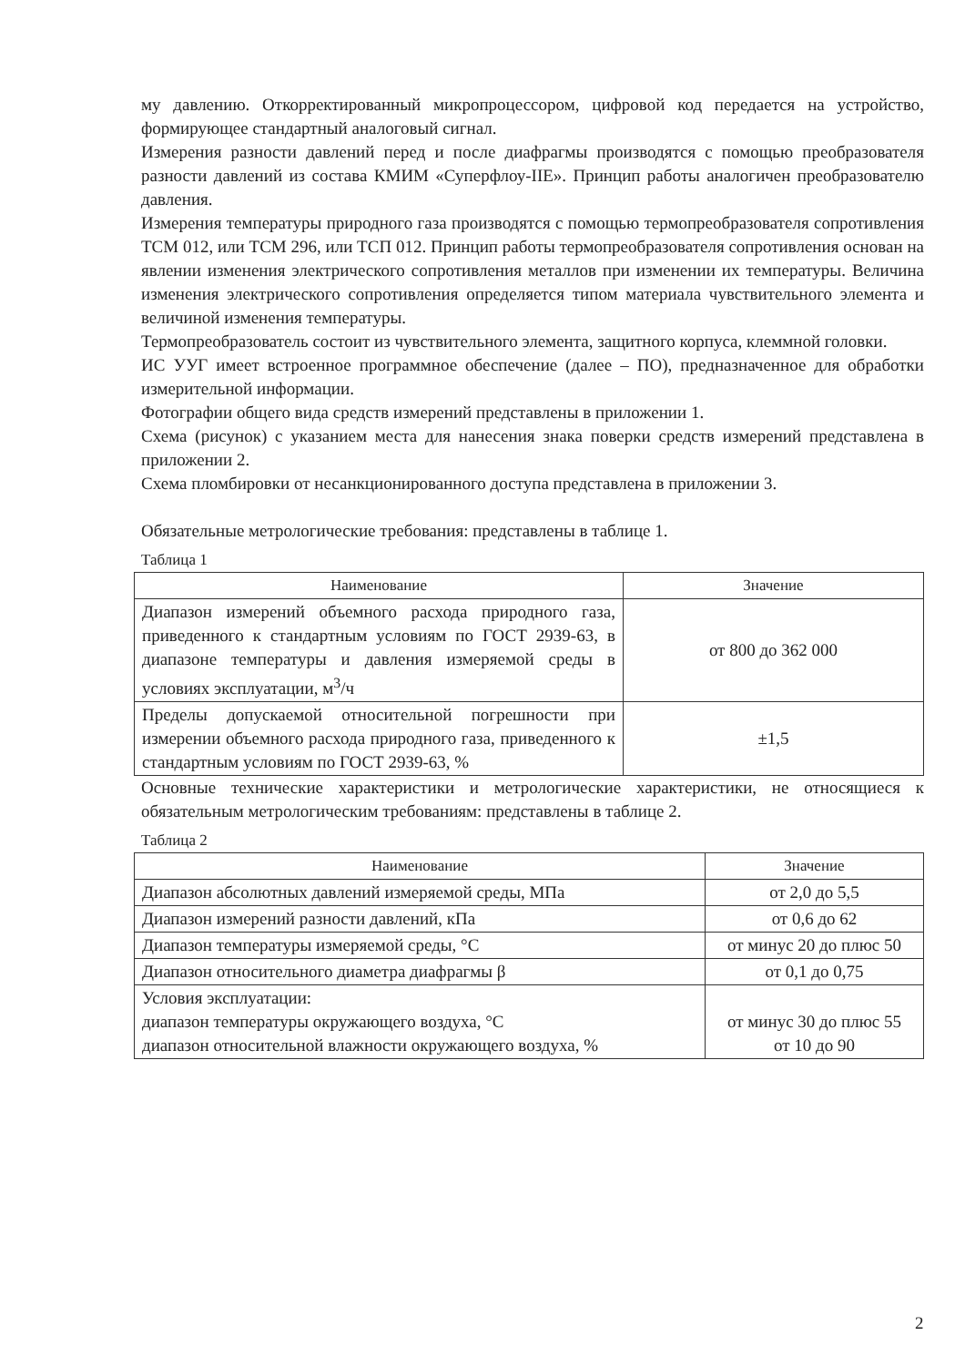му давлению. Откорректированный микропроцессором, цифровой код передается на устройство, формирующее стандартный аналоговый сигнал.
Измерения разности давлений перед и после диафрагмы производятся с помощью преобразователя разности давлений из состава КМИМ «Суперфлоу-IIE». Принцип работы аналогичен преобразователю давления.
Измерения температуры природного газа производятся с помощью термопреобразователя сопротивления ТСМ 012, или ТСМ 296, или ТСП 012. Принцип работы термопреобразователя сопротивления основан на явлении изменения электрического сопротивления металлов при изменении их температуры. Величина изменения электрического сопротивления определяется типом материала чувствительного элемента и величиной изменения температуры.
Термопреобразователь состоит из чувствительного элемента, защитного корпуса, клеммной головки.
ИС УУГ имеет встроенное программное обеспечение (далее – ПО), предназначенное для обработки измерительной информации.
Фотографии общего вида средств измерений представлены в приложении 1.
Схема (рисунок) с указанием места для нанесения знака поверки средств измерений представлена в приложении 2.
Схема пломбировки от несанкционированного доступа представлена в приложении 3.
Обязательные метрологические требования: представлены в таблице 1.
Таблица 1
| Наименование | Значение |
| --- | --- |
| Диапазон измерений объемного расхода природного газа, приведенного к стандартным условиям по ГОСТ 2939-63, в диапазоне температуры и давления измеряемой среды в условиях эксплуатации, м<sup>3</sup>/ч | от 800 до 362 000 |
| Пределы допускаемой относительной погрешности при измерении объемного расхода природного газа, приведенного к стандартным условиям по ГОСТ 2939-63, % | ±1,5 |
Основные технические характеристики и метрологические характеристики, не относящиеся к обязательным метрологическим требованиям: представлены в таблице 2.
Таблица 2
| Наименование | Значение |
| --- | --- |
| Диапазон абсолютных давлений измеряемой среды, МПа | от 2,0 до 5,5 |
| Диапазон измерений разности давлений, кПа | от 0,6 до 62 |
| Диапазон температуры измеряемой среды, °С | от минус 20 до плюс 50 |
| Диапазон относительного диаметра диафрагмы β | от 0,1 до 0,75 |
| Условия эксплуатации: диапазон температуры окружающего воздуха, °С диапазон относительной влажности окружающего воздуха, % | от минус 30 до плюс 55 от 10 до 90 |
2